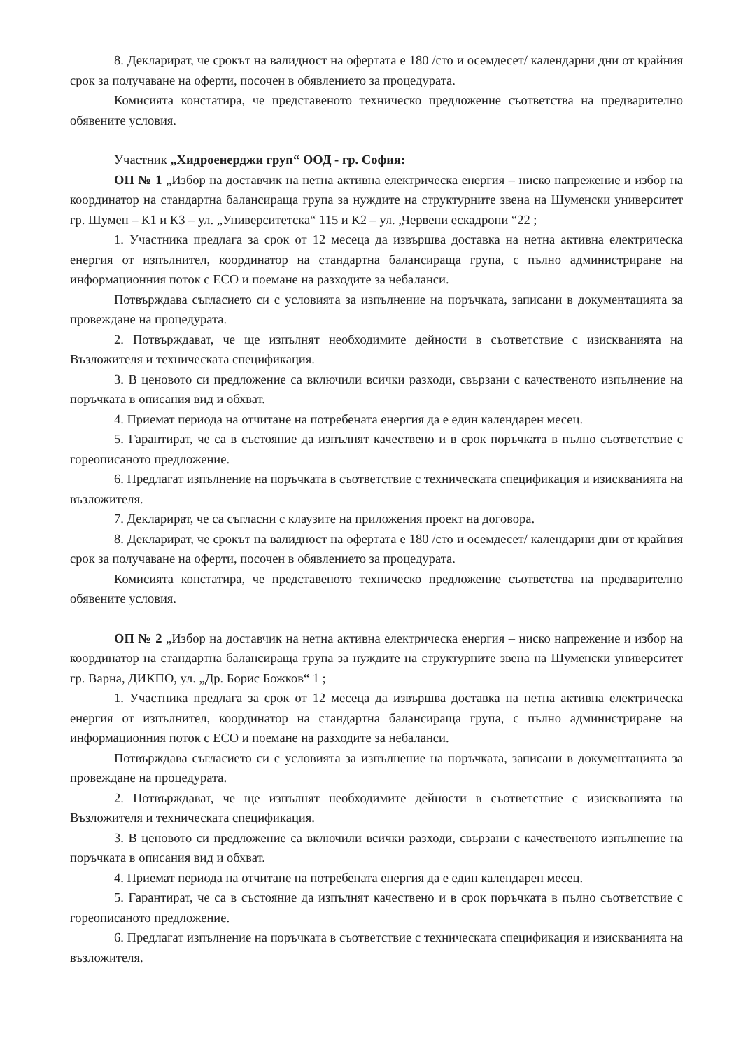8. Декларират, че срокът на валидност на офертата е 180 /сто и осемдесет/ календарни дни от крайния срок за получаване на оферти, посочен в обявлението за процедурата.
Комисията констатира, че представеното техническо предложение съответства на предварително обявените условия.
Участник „Хидроенерджи груп“ ООД - гр. София:
ОП № 1 „Избор на доставчик на нетна активна електрическа енергия – ниско напрежение и избор на координатор на стандартна балансираща група за нуждите на структурните звена на Шуменски университет гр. Шумен – К1 и К3 – ул. „Университетска“ 115 и К2 – ул. „Червени ескадрони “22 ;
1. Участника предлага за срок от 12 месеца да извършва доставка на нетна активна електрическа енергия от изпълнител, координатор на стандартна балансираща група, с пълно администриране на информационния поток с ЕСО и поемане на разходите за небаланси.
Потвърждава съгласието си с условията за изпълнение на поръчката, записани в документацията за провеждане на процедурата.
2. Потвърждават, че ще изпълнят необходимите дейности в съответствие с изискванията на Възложителя и техническата спецификация.
3. В ценовото си предложение са включили всички разходи, свързани с качественото изпълнение на поръчката в описания вид и обхват.
4. Приемат периода на отчитане на потребената енергия да е един календарен месец.
5. Гарантират, че са в състояние да изпълнят качествено и в срок поръчката в пълно съответствие с гореописаното предложение.
6. Предлагат изпълнение на поръчката в съответствие с техническата спецификация и изискванията на възложителя.
7. Декларират, че са съгласни с клаузите на приложения проект на договора.
8. Декларират, че срокът на валидност на офертата е 180 /сто и осемдесет/ календарни дни от крайния срок за получаване на оферти, посочен в обявлението за процедурата.
Комисията констатира, че представеното техническо предложение съответства на предварително обявените условия.
ОП № 2 „Избор на доставчик на нетна активна електрическа енергия – ниско напрежение и избор на координатор на стандартна балансираща група за нуждите на структурните звена на Шуменски университет гр. Варна, ДИКПО, ул. „Др. Борис Божков“ 1 ;
1. Участника предлага за срок от 12 месеца да извършва доставка на нетна активна електрическа енергия от изпълнител, координатор на стандартна балансираща група, с пълно администриране на информационния поток с ЕСО и поемане на разходите за небаланси.
Потвърждава съгласието си с условията за изпълнение на поръчката, записани в документацията за провеждане на процедурата.
2. Потвърждават, че ще изпълнят необходимите дейности в съответствие с изискванията на Възложителя и техническата спецификация.
3. В ценовото си предложение са включили всички разходи, свързани с качественото изпълнение на поръчката в описания вид и обхват.
4. Приемат периода на отчитане на потребената енергия да е един календарен месец.
5. Гарантират, че са в състояние да изпълнят качествено и в срок поръчката в пълно съответствие с гореописаното предложение.
6. Предлагат изпълнение на поръчката в съответствие с техническата спецификация и изискванията на възложителя.